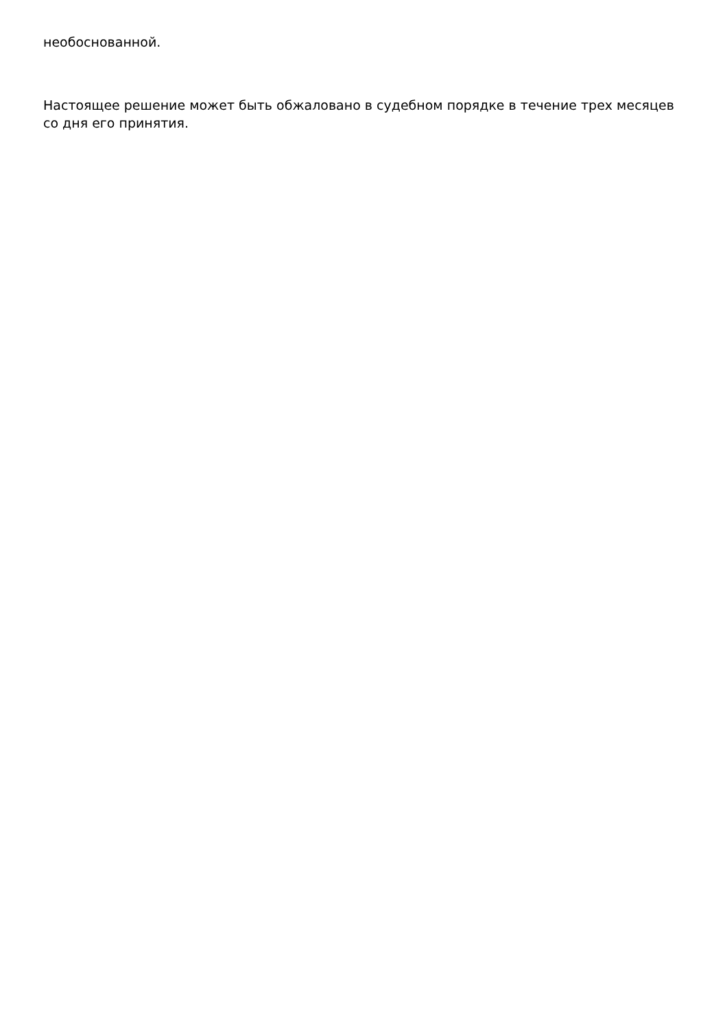необоснованной.
Настоящее решение может быть обжаловано в судебном порядке в течение трех месяцев со дня его принятия.